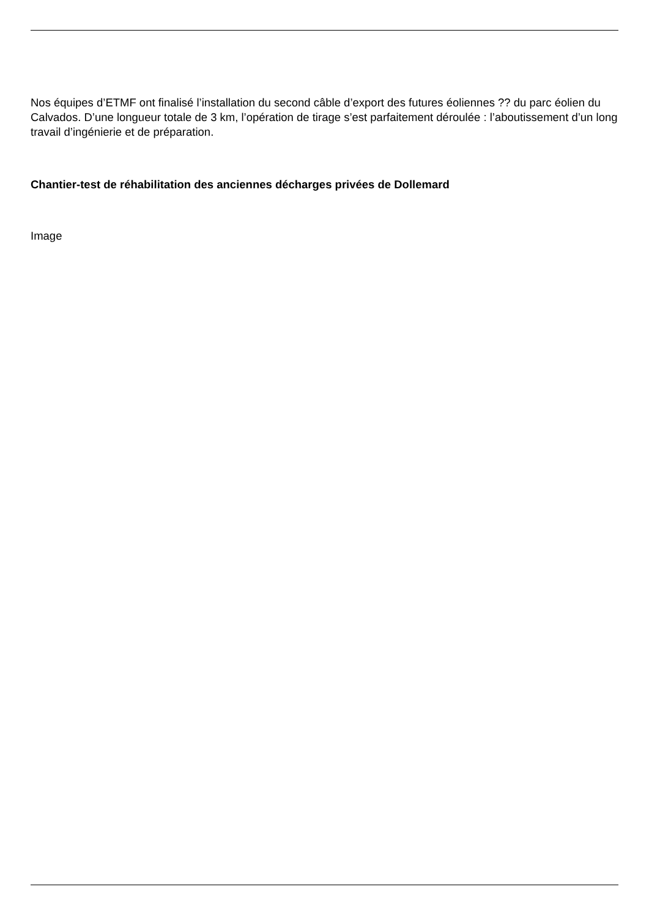Nos équipes d’ETMF ont finalisé l’installation du second câble d’export des futures éoliennes ?? du parc éolien du Calvados. D’une longueur totale de 3 km, l’opération de tirage s’est parfaitement déroulée : l’aboutissement d’un long travail d’ingénierie et de préparation.
Chantier-test de réhabilitation des anciennes décharges privées de Dollemard
Image